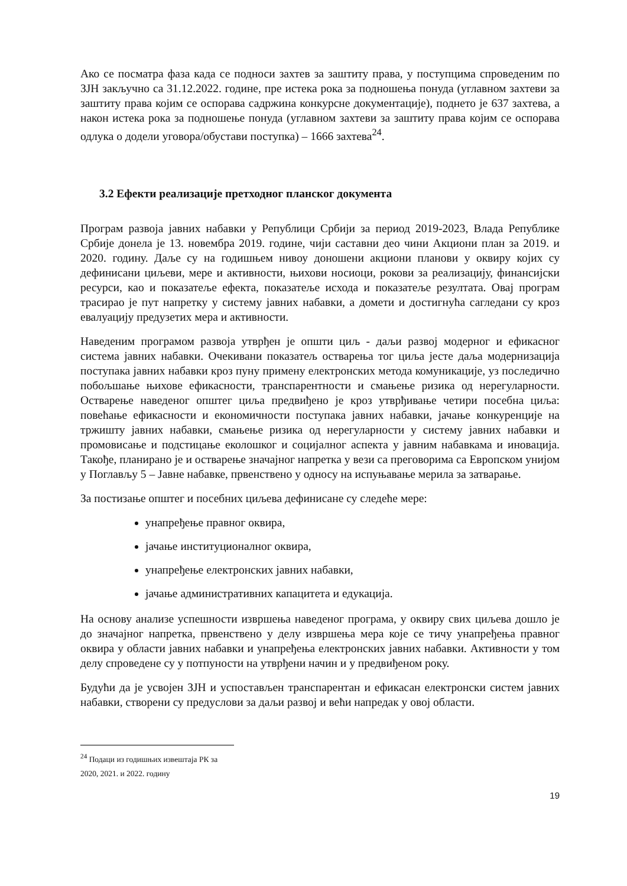Ако се посматра фаза када се подноси захтев за заштиту права, у поступцима спроведеним по ЗЈН закључно са 31.12.2022. године, пре истека рока за подношења понуда (углавном захтеви за заштиту права којим се оспорава садржина конкурсне документације), поднето је 637 захтева, а након истека рока за подношење понуда (углавном захтеви за заштиту права којим се оспорава одлука о додели уговора/обустави поступка) – 1666 захтева<sup>24</sup>.
3.2 Ефекти реализације претходног планског документа
Програм развоја јавних набавки у Републици Србији за период 2019-2023, Влада Републике Србије донела је 13. новембра 2019. године, чији саставни део чини Акциони план за 2019. и 2020. годину. Даље су на годишњем нивоу доношени акциони планови у оквиру којих су дефинисани циљеви, мере и активности, њихови носиоци, рокови за реализацију, финансијски ресурси, као и показатеље ефекта, показатеље исхода и показатеље резултата. Овај програм трасирао је пут напретку у систему јавних набавки, а домети и достигнућа сагледани су кроз евалуацију предузетих мера и активности.
Наведеним програмом развоја утврђен је општи циљ - даљи развој модерног и ефикасног система јавних набавки. Очекивани показатељ остварења тог циља јесте даља модернизација поступака јавних набавки кроз пуну примену електронских метода комуникације, уз последично побољшање њихове ефикасности, транспарентности и смањење ризика од нерегуларности. Остварење наведеног општег циља предвиђено је кроз утврђивање четири посебна циља: повећање ефикасности и економичности поступака јавних набавки, јачање конкуренције на тржишту јавних набавки, смањење ризика од нерегуларности у систему јавних набавки и промовисање и подстицање еколошког и социјалног аспекта у јавним набавкама и иновација. Такође, планирано је и остварење значајног напретка у вези са преговорима са Европском унијом у Поглављу 5 – Јавне набавке, првенствено у односу на испуњавање мерила за затварање.
За постизање општег и посебних циљева дефинисане су следеће мере:
унапређење правног оквира,
јачање институционалног оквира,
унапређење електронских јавних набавки,
јачање административних капацитета и едукација.
На основу анализе успешности извршења наведеног програма, у оквиру свих циљева дошло је до значајног напретка, првенствено у делу извршења мера које се тичу унапређења правног оквира у области јавних набавки и унапређења електронских јавних набавки. Активности у том делу спроведене су у потпуности на утврђени начин и у предвиђеном року.
Будући да је усвојен ЗЈН и успостављен транспарентан и ефикасан електронски систем јавних набавки, створени су предуслови за даљи развој и већи напредак у овој области.
<sup>24</sup> Подаци из годишњих извештаја РК за 2020, 2021. и 2022. годину
19